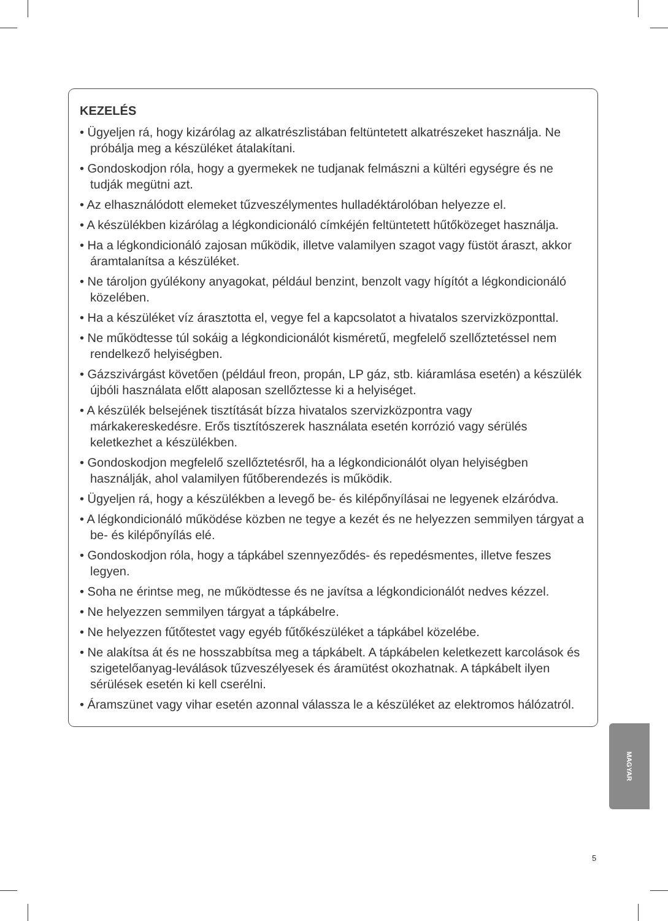KEZELÉS
• Ügyeljen rá, hogy kizárólag az alkatrészlistában feltüntetett alkatrészeket használja. Ne próbálja meg a készüléket átalakítani.
• Gondoskodjon róla, hogy a gyermekek ne tudjanak felmászni a kültéri egységre és ne tudják megütni azt.
• Az elhasználódott elemeket tűzveszélymentes hulladéktárolóban helyezze el.
• A készülékben kizárólag a légkondicionáló címkéjén feltüntetett hűtőközeget használja.
• Ha a légkondicionáló zajosan működik, illetve valamilyen szagot vagy füstöt áraszt, akkor áramtalanítsa a készüléket.
• Ne tároljon gyúlékony anyagokat, például benzint, benzolt vagy hígítót a légkondicionáló közelében.
• Ha a készüléket víz árasztotta el, vegye fel a kapcsolatot a hivatalos szervizközponttal.
• Ne működtesse túl sokáig a légkondicionálót kisméretű, megfelelő szellőztetéssel nem rendelkező helyiségben.
• Gázszivárgást követően (például freon, propán, LP gáz, stb. kiáramlása esetén) a készülék újbóli használata előtt alaposan szellőztesse ki a helyiséget.
• A készülék belsejének tisztítását bízza hivatalos szervizközpontra vagy márkakereskedésre. Erős tisztítószerek használata esetén korrózió vagy sérülés keletkezhet a készülékben.
• Gondoskodjon megfelelő szellőztetésről, ha a légkondicionálót olyan helyiségben használják, ahol valamilyen fűtőberendezés is működik.
• Ügyeljen rá, hogy a készülékben a levegő be- és kilépőnyílásai ne legyenek elzáródva.
• A légkondicionáló működése közben ne tegye a kezét és ne helyezzen semmilyen tárgyat a be- és kilépőnyílás elé.
• Gondoskodjon róla, hogy a tápkábel szennyeződés- és repedésmentes, illetve feszes legyen.
• Soha ne érintse meg, ne működtesse és ne javítsa a légkondicionálót nedves kézzel.
• Ne helyezzen semmilyen tárgyat a tápkábelre.
• Ne helyezzen fűtőtestet vagy egyéb fűtőkészüléket a tápkábel közelébe.
• Ne alakítsa át és ne hosszabbítsa meg a tápkábelt. A tápkábelen keletkezett karcolások és szigetelőanyag-leválások tűzveszélyesek és áramütést okozhatnak. A tápkábelt ilyen sérülések esetén ki kell cserélni.
• Áramszünet vagy vihar esetén azonnal válassza le a készüléket az elektromos hálózatról.
MAGYAR
5